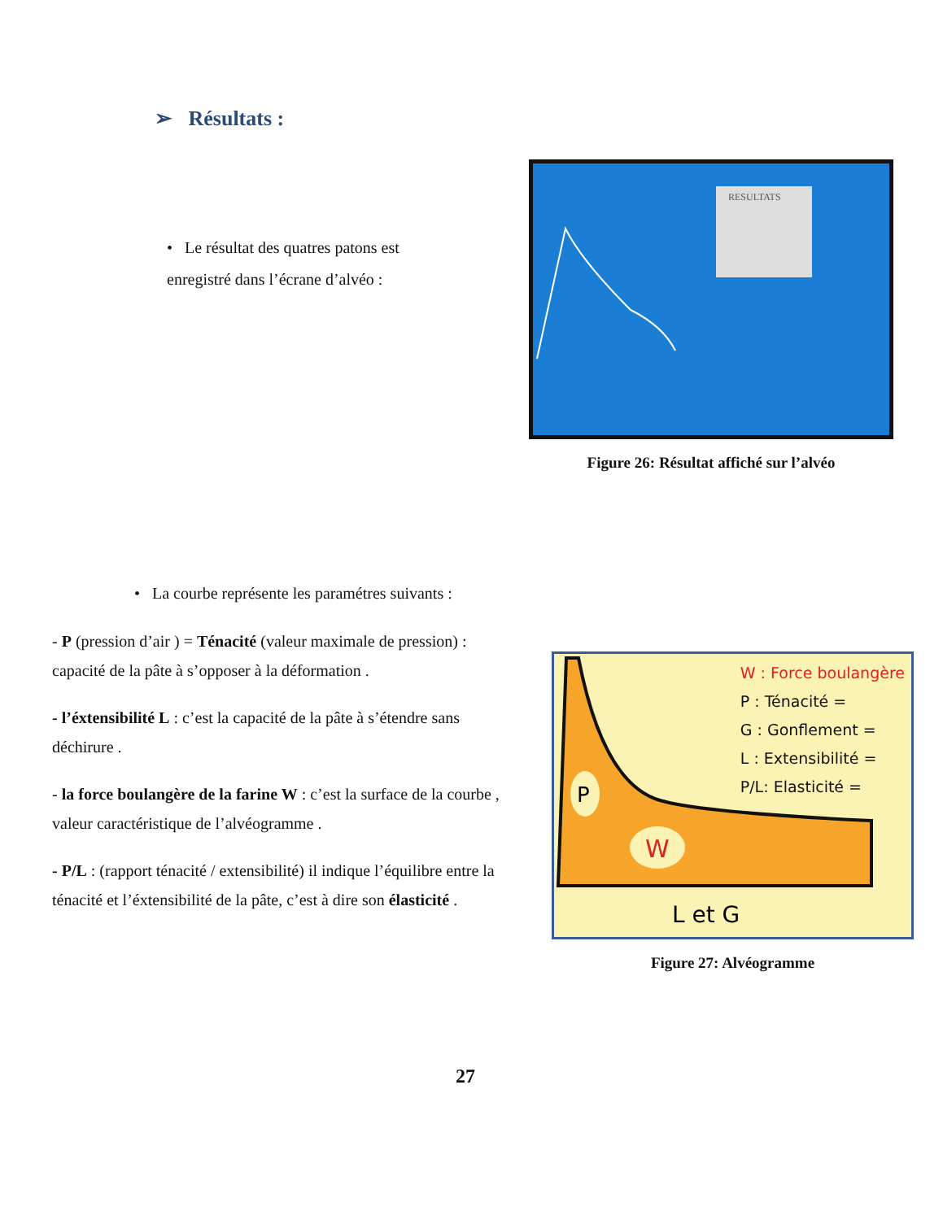➢ Résultats :
• Le résultat des quatres patons est enregistré dans l’écrane d’alvéo :
RESULTATS
Figure 26: Résultat affiché sur l’alvéo
• La courbe représente les paramétres suivants :
- P (pression d’air ) = Ténacité (valeur maximale de pression) : capacité de la pâte à s’opposer à la déformation .
- l’éxtensibilité L : c’est la capacité de la pâte à s’étendre sans déchirure .
- la force boulangère de la farine W : c’est la surface de la courbe , valeur caractéristique de l’alvéogramme .
- P/L : (rapport ténacité / extensibilité) il indique l’équilibre entre la ténacité et l’éxtensibilité de la pâte, c’est à dire son élasticité .
P
W
L et G
W : Force boulangère
P : Ténacité =
G : Gonflement =
L : Extensibilité =
P/L: Elasticité =
Figure 27: Alvéogramme
27